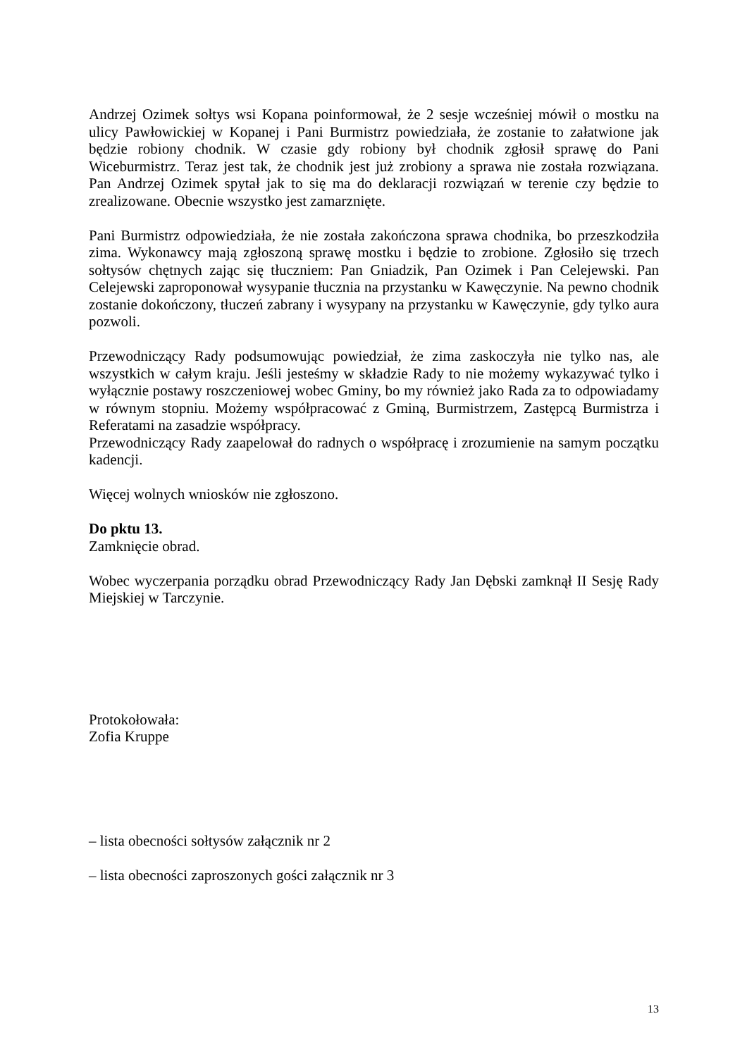Andrzej Ozimek sołtys wsi Kopana poinformował, że 2 sesje wcześniej mówił o mostku na ulicy Pawłowickiej w Kopanej i Pani Burmistrz powiedziała, że zostanie to załatwione jak będzie robiony chodnik. W czasie gdy robiony był chodnik zgłosił sprawę do Pani Wiceburmistrz. Teraz jest tak, że chodnik jest już zrobiony a sprawa nie została rozwiązana. Pan Andrzej Ozimek spytał jak to się ma do deklaracji rozwiązań w terenie czy będzie to zrealizowane. Obecnie wszystko jest zamarznięte.
Pani Burmistrz odpowiedziała, że nie została zakończona sprawa chodnika, bo przeszkodziła zima. Wykonawcy mają zgłoszoną sprawę mostku i będzie to zrobione. Zgłosiło się trzech sołtysów chętnych zając się tłuczniem: Pan Gniadzik, Pan Ozimek i Pan Celejewski. Pan Celejewski zaproponował wysypanie tłucznia na przystanku w Kawęczynie. Na pewno chodnik zostanie dokończony, tłuczeń zabrany i wysypany na przystanku w Kawęczynie, gdy tylko aura pozwoli.
Przewodniczący Rady podsumowując powiedział, że zima zaskoczyła nie tylko nas, ale wszystkich w całym kraju. Jeśli jesteśmy w składzie Rady to nie możemy wykazywać tylko i wyłącznie postawy roszczeniowej wobec Gminy, bo my również jako Rada za to odpowiadamy w równym stopniu. Możemy współpracować z Gminą, Burmistrzem, Zastępcą Burmistrza i Referatami na zasadzie współpracy.
Przewodniczący Rady zaapelował do radnych o współpracę i zrozumienie na samym początku kadencji.
Więcej wolnych wniosków nie zgłoszono.
Do pktu 13.
Zamknięcie obrad.
Wobec wyczerpania porządku obrad Przewodniczący Rady Jan Dębski zamknął II Sesję Rady Miejskiej w Tarczynie.
Protokołowała:
Zofia Kruppe
– lista obecności sołtysów załącznik nr 2
– lista obecności zaproszonych gości załącznik nr 3
13